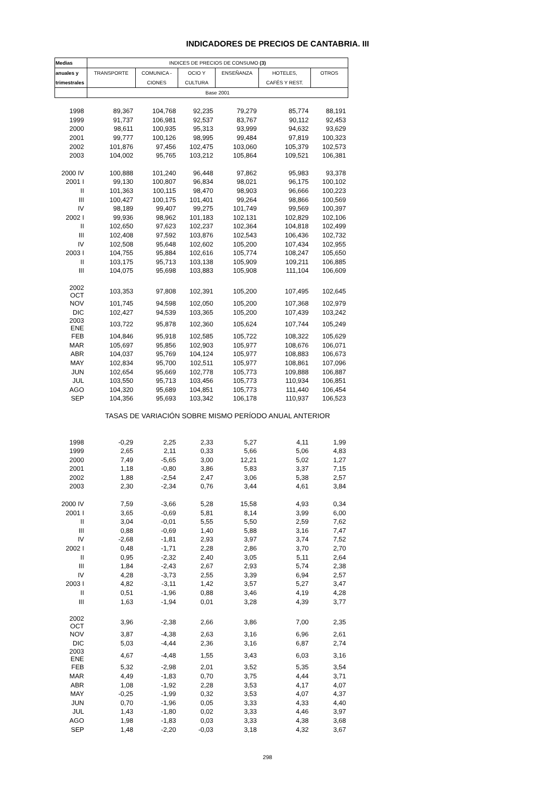INDICADORES DE PRECIOS DE CANTABRIA. III
| Medias | INDICES DE PRECIOS DE CONSUMO (3) | | | | | |
| --- | --- | --- | --- | --- | --- | --- |
| anuales y | TRANSPORTE | COMUNICA - | OCIO Y | ENSEÑANZA | HOTELES, | OTROS |
| trimestrales | | CIONES | CULTURA | | CAFÉS Y REST. | |
| | Base 2001 | | | | | |
| 1998 | 89,367 | 104,768 | 92,235 | 79,279 | 85,774 | 88,191 |
| 1999 | 91,737 | 106,981 | 92,537 | 83,767 | 90,112 | 92,453 |
| 2000 | 98,611 | 100,935 | 95,313 | 93,999 | 94,632 | 93,629 |
| 2001 | 99,777 | 100,126 | 98,995 | 99,484 | 97,819 | 100,323 |
| 2002 | 101,876 | 97,456 | 102,475 | 103,060 | 105,379 | 102,573 |
| 2003 | 104,002 | 95,765 | 103,212 | 105,864 | 109,521 | 106,381 |
| 2000 IV | 100,888 | 101,240 | 96,448 | 97,862 | 95,983 | 93,378 |
| 2001 I | 99,130 | 100,807 | 96,834 | 98,021 | 96,175 | 100,102 |
| II | 101,363 | 100,115 | 98,470 | 98,903 | 96,666 | 100,223 |
| III | 100,427 | 100,175 | 101,401 | 99,264 | 98,866 | 100,569 |
| IV | 98,189 | 99,407 | 99,275 | 101,749 | 99,569 | 100,397 |
| 2002 I | 99,936 | 98,962 | 101,183 | 102,131 | 102,829 | 102,106 |
| II | 102,650 | 97,623 | 102,237 | 102,364 | 104,818 | 102,499 |
| III | 102,408 | 97,592 | 103,876 | 102,543 | 106,436 | 102,732 |
| IV | 102,508 | 95,648 | 102,602 | 105,200 | 107,434 | 102,955 |
| 2003 I | 104,755 | 95,884 | 102,616 | 105,774 | 108,247 | 105,650 |
| II | 103,175 | 95,713 | 103,138 | 105,909 | 109,211 | 106,885 |
| III | 104,075 | 95,698 | 103,883 | 105,908 | 111,104 | 106,609 |
| 2002 OCT | 103,353 | 97,808 | 102,391 | 105,200 | 107,495 | 102,645 |
| NOV | 101,745 | 94,598 | 102,050 | 105,200 | 107,368 | 102,979 |
| DIC | 102,427 | 94,539 | 103,365 | 105,200 | 107,439 | 103,242 |
| 2003 ENE | 103,722 | 95,878 | 102,360 | 105,624 | 107,744 | 105,249 |
| FEB | 104,846 | 95,918 | 102,585 | 105,722 | 108,322 | 105,629 |
| MAR | 105,697 | 95,856 | 102,903 | 105,977 | 108,676 | 106,071 |
| ABR | 104,037 | 95,769 | 104,124 | 105,977 | 108,883 | 106,673 |
| MAY | 102,834 | 95,700 | 102,511 | 105,977 | 108,861 | 107,096 |
| JUN | 102,654 | 95,669 | 102,778 | 105,773 | 109,888 | 106,887 |
| JUL | 103,550 | 95,713 | 103,456 | 105,773 | 110,934 | 106,851 |
| AGO | 104,320 | 95,689 | 104,851 | 105,773 | 111,440 | 106,454 |
| SEP | 104,356 | 95,693 | 103,342 | 106,178 | 110,937 | 106,523 |
| | TASAS DE VARIACIÓN SOBRE MISMO PERÍODO ANUAL ANTERIOR | | | | | |
| 1998 | -0,29 | 2,25 | 2,33 | 5,27 | 4,11 | 1,99 |
| 1999 | 2,65 | 2,11 | 0,33 | 5,66 | 5,06 | 4,83 |
| 2000 | 7,49 | -5,65 | 3,00 | 12,21 | 5,02 | 1,27 |
| 2001 | 1,18 | -0,80 | 3,86 | 5,83 | 3,37 | 7,15 |
| 2002 | 1,88 | -2,54 | 2,47 | 3,06 | 5,38 | 2,57 |
| 2003 | 2,30 | -2,34 | 0,76 | 3,44 | 4,61 | 3,84 |
| 2000 IV | 7,59 | -3,66 | 5,28 | 15,58 | 4,93 | 0,34 |
| 2001 I | 3,65 | -0,69 | 5,81 | 8,14 | 3,99 | 6,00 |
| II | 3,04 | -0,01 | 5,55 | 5,50 | 2,59 | 7,62 |
| III | 0,88 | -0,69 | 1,40 | 5,88 | 3,16 | 7,47 |
| IV | -2,68 | -1,81 | 2,93 | 3,97 | 3,74 | 7,52 |
| 2002 I | 0,48 | -1,71 | 2,28 | 2,86 | 3,70 | 2,70 |
| II | 0,95 | -2,32 | 2,40 | 3,05 | 5,11 | 2,64 |
| III | 1,84 | -2,43 | 2,67 | 2,93 | 5,74 | 2,38 |
| IV | 4,28 | -3,73 | 2,55 | 3,39 | 6,94 | 2,57 |
| 2003 I | 4,82 | -3,11 | 1,42 | 3,57 | 5,27 | 3,47 |
| II | 0,51 | -1,96 | 0,88 | 3,46 | 4,19 | 4,28 |
| III | 1,63 | -1,94 | 0,01 | 3,28 | 4,39 | 3,77 |
| 2002 OCT | 3,96 | -2,38 | 2,66 | 3,86 | 7,00 | 2,35 |
| NOV | 3,87 | -4,38 | 2,63 | 3,16 | 6,96 | 2,61 |
| DIC | 5,03 | -4,44 | 2,36 | 3,16 | 6,87 | 2,74 |
| 2003 ENE | 4,67 | -4,48 | 1,55 | 3,43 | 6,03 | 3,16 |
| FEB | 5,32 | -2,98 | 2,01 | 3,52 | 5,35 | 3,54 |
| MAR | 4,49 | -1,83 | 0,70 | 3,75 | 4,44 | 3,71 |
| ABR | 1,08 | -1,92 | 2,28 | 3,53 | 4,17 | 4,07 |
| MAY | -0,25 | -1,99 | 0,32 | 3,53 | 4,07 | 4,37 |
| JUN | 0,70 | -1,96 | 0,05 | 3,33 | 4,33 | 4,40 |
| JUL | 1,43 | -1,80 | 0,02 | 3,33 | 4,46 | 3,97 |
| AGO | 1,98 | -1,83 | 0,03 | 3,33 | 4,38 | 3,68 |
| SEP | 1,48 | -2,20 | -0,03 | 3,18 | 4,32 | 3,67 |
298